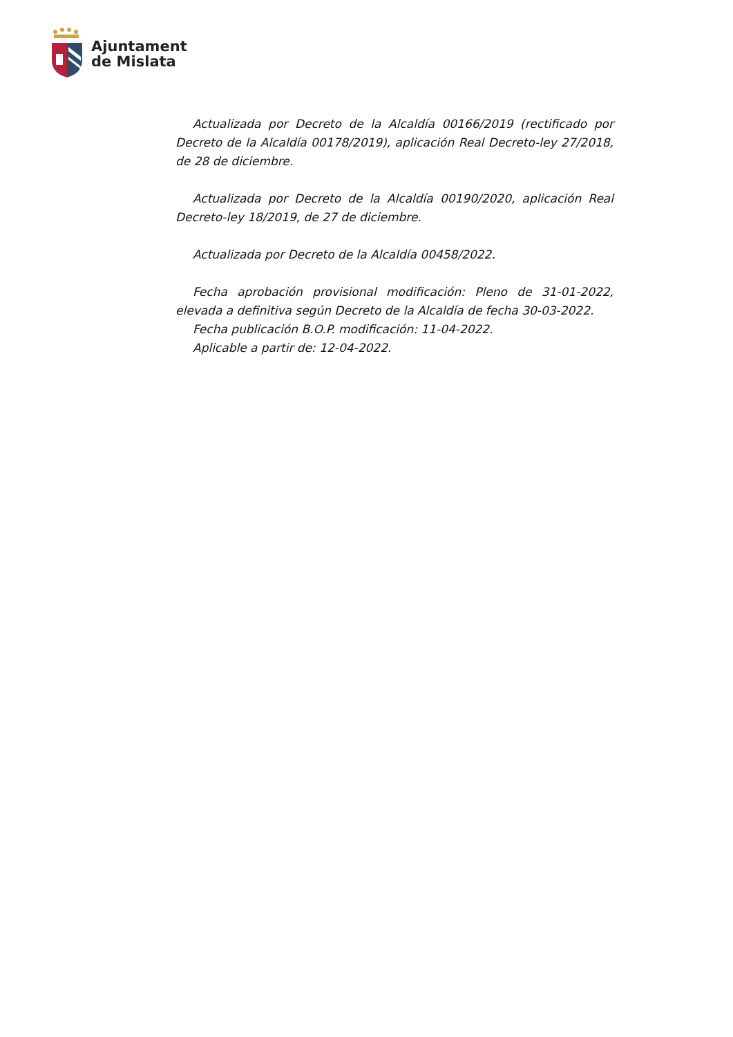Ajuntament
de Mislata
Actualizada por Decreto de la Alcaldía 00166/2019 (rectificado por Decreto de la Alcaldía 00178/2019), aplicación Real Decreto-ley 27/2018, de 28 de diciembre.
Actualizada por Decreto de la Alcaldía 00190/2020, aplicación Real Decreto-ley 18/2019, de 27 de diciembre.
Actualizada por Decreto de la Alcaldía 00458/2022.
Fecha aprobación provisional modificación: Pleno de 31-01-2022, elevada a definitiva según Decreto de la Alcaldía de fecha 30-03-2022.
Fecha publicación B.O.P. modificación: 11-04-2022.
Aplicable a partir de: 12-04-2022.